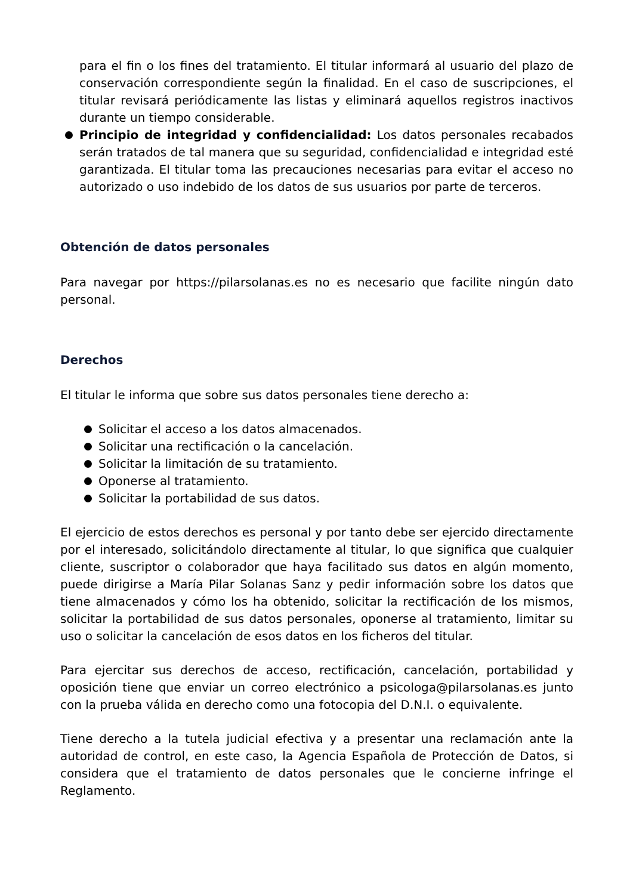para el fin o los fines del tratamiento. El titular informará al usuario del plazo de conservación correspondiente según la finalidad. En el caso de suscripciones, el titular revisará periódicamente las listas y eliminará aquellos registros inactivos durante un tiempo considerable.
Principio de integridad y confidencialidad: Los datos personales recabados serán tratados de tal manera que su seguridad, confidencialidad e integridad esté garantizada. El titular toma las precauciones necesarias para evitar el acceso no autorizado o uso indebido de los datos de sus usuarios por parte de terceros.
Obtención de datos personales
Para navegar por https://pilarsolanas.es no es necesario que facilite ningún dato personal.
Derechos
El titular le informa que sobre sus datos personales tiene derecho a:
Solicitar el acceso a los datos almacenados.
Solicitar una rectificación o la cancelación.
Solicitar la limitación de su tratamiento.
Oponerse al tratamiento.
Solicitar la portabilidad de sus datos.
El ejercicio de estos derechos es personal y por tanto debe ser ejercido directamente por el interesado, solicitándolo directamente al titular, lo que significa que cualquier cliente, suscriptor o colaborador que haya facilitado sus datos en algún momento, puede dirigirse a María Pilar Solanas Sanz y pedir información sobre los datos que tiene almacenados y cómo los ha obtenido, solicitar la rectificación de los mismos, solicitar la portabilidad de sus datos personales, oponerse al tratamiento, limitar su uso o solicitar la cancelación de esos datos en los ficheros del titular.
Para ejercitar sus derechos de acceso, rectificación, cancelación, portabilidad y oposición tiene que enviar un correo electrónico a psicologa@pilarsolanas.es junto con la prueba válida en derecho como una fotocopia del D.N.I. o equivalente.
Tiene derecho a la tutela judicial efectiva y a presentar una reclamación ante la autoridad de control, en este caso, la Agencia Española de Protección de Datos, si considera que el tratamiento de datos personales que le concierne infringe el Reglamento.